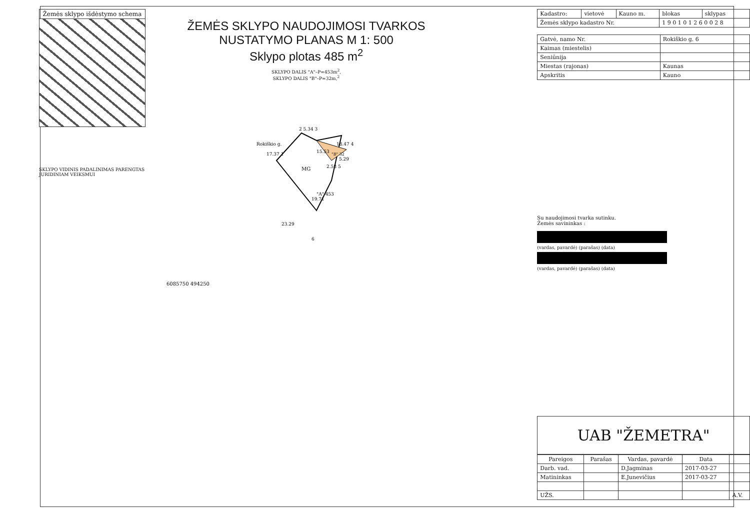Žemės sklypo išdėstymo schema
SKLYPO VIDINIS PADALINIMAS PARENGTAS
JURIDINIAM VEIKSMUI
ŽEMĖS SKLYPO NAUDOJIMOSI TVARKOS
NUSTATYMO PLANAS M 1: 500
Sklypo plotas 485 m<sup>2</sup>
SKLYPO DALIS "A"–P=453m<sup>2</sup>,
SKLYPO DALIS "B"–P=32m,<sup>2</sup>
MG
"A" 453
"B" 32
2 5.34 3
18.47 4
15.53
2.58 5
5.29
19.71
23.29
6
17.37 1
Rokiškio g.
6085750 494250
| Kadastro: | vietovė | Kauno m. | blokas | sklypas |
| Žemės sklypo kadastro Nr. | | | 1 9 0 1 0 1 2 6 0 0 2 8 | |
| Gatvė, namo Nr. | Rokiškio g. 6 |
| Kaimas (miestelis) | |
| Seniūnija | |
| Miestas (rajonas) | Kaunas |
| Apskritis | Kauno |
Su naudojimosi tvarka sutinku.
Žemės savininkas :
(vardas, pavardė) (parašas) (data)
(vardas, pavardė) (parašas) (data)
UAB "ŽEMETRA"
| Pareigos | Parašas | Vardas, pavardė | Data | |
| --- | --- | --- | --- | --- |
| Darb. vad. | | D.Jagminas | 2017-03-27 | |
| Matininkas | | E.Junevičius | 2017-03-27 | |
| UŽS. | | | | A.V. |